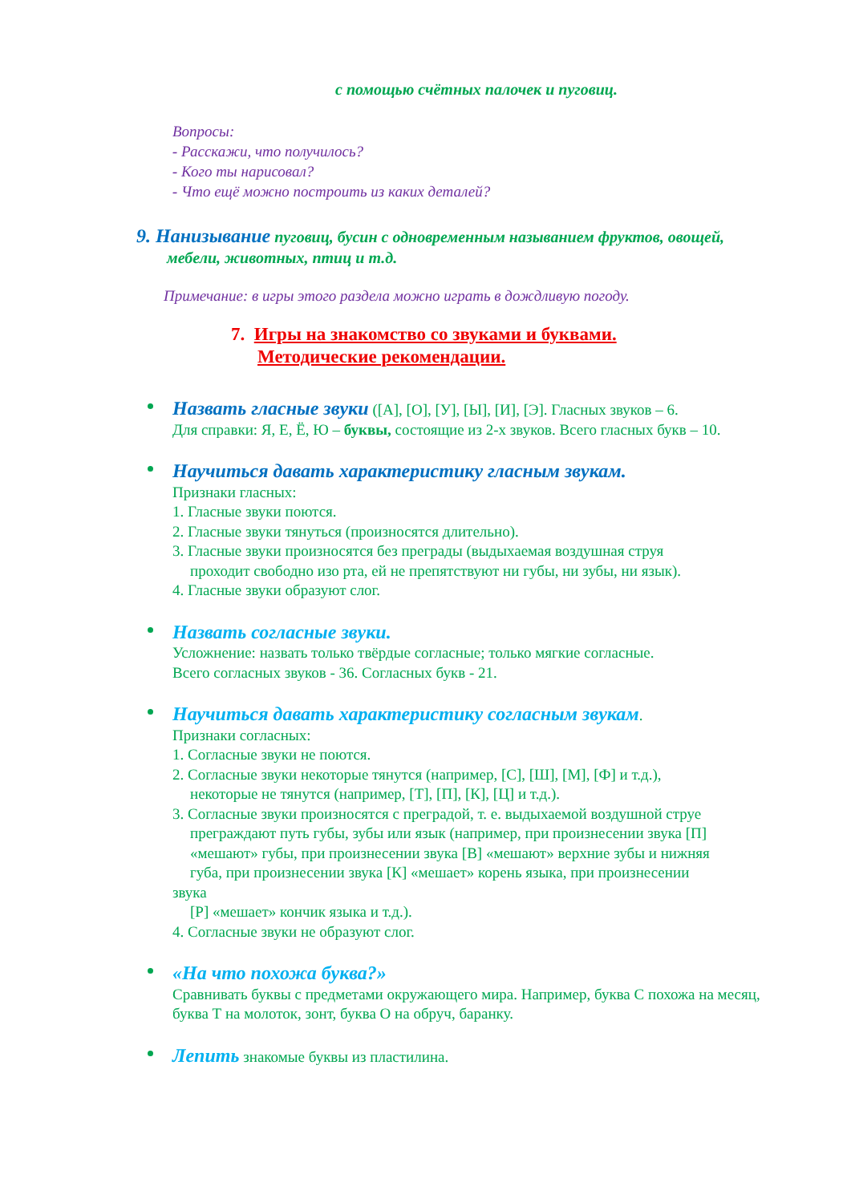с помощью счётных палочек и пуговиц.
Вопросы:
- Расскажи, что получилось?
- Кого ты нарисовал?
- Что ещё можно построить из каких деталей?
9. Нанизывание пуговиц, бусин с одновременным называнием фруктов, овощей,
мебели, животных, птиц и т.д.
Примечание: в игры этого раздела можно играть в дождливую погоду.
7. Игры на знакомство со звуками и буквами.
Методические рекомендации.
Назвать гласные звуки ([А], [О], [У], [Ы], [И], [Э]. Гласных звуков – 6.
Для справки: Я, Е, Ё, Ю – буквы, состоящие из 2-х звуков. Всего гласных букв – 10.
Научиться давать характеристику гласным звукам.
Признаки гласных:
1. Гласные звуки поются.
2. Гласные звуки тянуться (произносятся длительно).
3. Гласные звуки произносятся без преграды (выдыхаемая воздушная струя
проходит свободно изо рта, ей не препятствуют ни губы, ни зубы, ни язык).
4. Гласные звуки образуют слог.
Назвать согласные звуки.
Усложнение: назвать только твёрдые согласные; только мягкие согласные.
Всего согласных звуков - 36. Согласных букв - 21.
Научиться давать характеристику согласным звукам.
Признаки согласных:
1. Согласные звуки не поются.
2. Согласные звуки некоторые тянутся (например, [С], [Ш], [М], [Ф] и т.д.),
некоторые не тянутся (например, [Т], [П], [К], [Ц] и т.д.).
3. Согласные звуки произносятся с преградой, т. е. выдыхаемой воздушной струе
преграждают путь губы, зубы или язык (например, при произнесении звука [П]
«мешают» губы, при произнесении звука [В] «мешают» верхние зубы и нижняя
губа, при произнесении звука [К] «мешает» корень языка, при произнесении
звука
[Р] «мешает» кончик языка и т.д.).
4. Согласные звуки не образуют слог.
«На что похожа буква?»
Сравнивать буквы с предметами окружающего мира. Например, буква С похожа на месяц, буква Т на молоток, зонт, буква О на обруч, баранку.
Лепить знакомые буквы из пластилина.